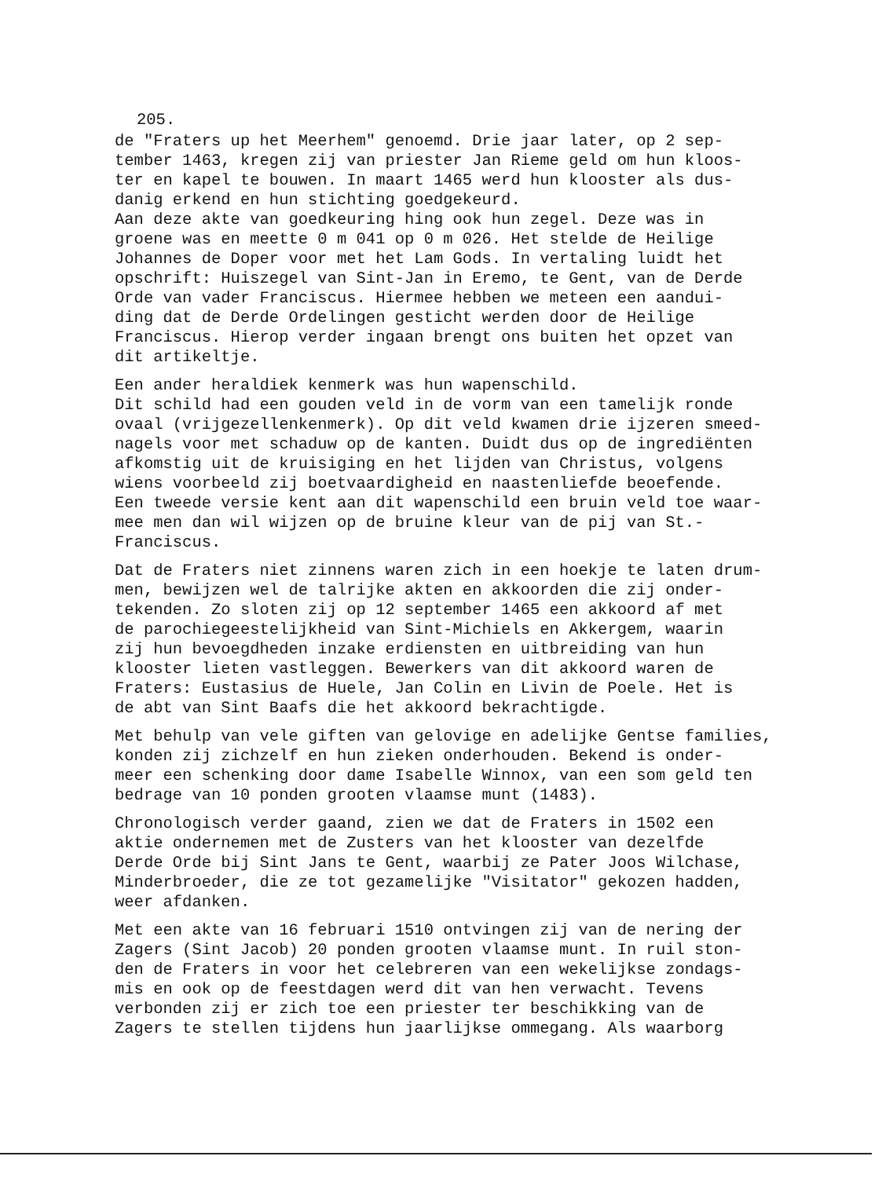205.
de "Fraters up het Meerhem" genoemd. Drie jaar later, op 2 sep- tember 1463, kregen zij van priester Jan Rieme geld om hun kloos- ter en kapel te bouwen. In maart 1465 werd hun klooster als dus- danig erkend en hun stichting goedgekeurd. Aan deze akte van goedkeuring hing ook hun zegel. Deze was in groene was en meette 0 m 041 op 0 m 026. Het stelde de Heilige Johannes de Doper voor met het Lam Gods. In vertaling luidt het opschrift: Huiszegel van Sint-Jan in Eremo, te Gent, van de Derde Orde van vader Franciscus. Hiermee hebben we meteen een aandui- ding dat de Derde Ordelingen gesticht werden door de Heilige Franciscus. Hierop verder ingaan brengt ons buiten het opzet van dit artikeltje.
Een ander heraldiek kenmerk was hun wapenschild. Dit schild had een gouden veld in de vorm van een tamelijk ronde ovaal (vrijgezellenkenmerk). Op dit veld kwamen drie ijzeren smeed- nagels voor met schaduw op de kanten. Duidt dus op de ingrediënten afkomstig uit de kruisiging en het lijden van Christus, volgens wiens voorbeeld zij boetvaardigheid en naastenliefde beoefende. Een tweede versie kent aan dit wapenschild een bruin veld toe waar- mee men dan wil wijzen op de bruine kleur van de pij van St.- Franciscus.
Dat de Fraters niet zinnens waren zich in een hoekje te laten drum- men, bewijzen wel de talrijke akten en akkoorden die zij onder- tekenden. Zo sloten zij op 12 september 1465 een akkoord af met de parochiegeestelijkheid van Sint-Michiels en Akkergem, waarin zij hun bevoegdheden inzake erdiensten en uitbreiding van hun klooster lieten vastleggen. Bewerkers van dit akkoord waren de Fraters: Eustasius de Huele, Jan Colin en Livin de Poele. Het is de abt van Sint Baafs die het akkoord bekrachtigde.
Met behulp van vele giften van gelovige en adelijke Gentse families, konden zij zichzelf en hun zieken onderhouden. Bekend is onder- meer een schenking door dame Isabelle Winnox, van een som geld ten bedrage van 10 ponden grooten vlaamse munt (1483).
Chronologisch verder gaand, zien we dat de Fraters in 1502 een aktie ondernemen met de Zusters van het klooster van dezelfde Derde Orde bij Sint Jans te Gent, waarbij ze Pater Joos Wilchase, Minderbroeder, die ze tot gezamelijke "Visitator" gekozen hadden, weer afdanken.
Met een akte van 16 februari 1510 ontvingen zij van de nering der Zagers (Sint Jacob) 20 ponden grooten vlaamse munt. In ruil ston- den de Fraters in voor het celebreren van een wekelijkse zondags- mis en ook op de feestdagen werd dit van hen verwacht. Tevens verbonden zij er zich toe een priester ter beschikking van de Zagers te stellen tijdens hun jaarlijkse ommegang. Als waarborg